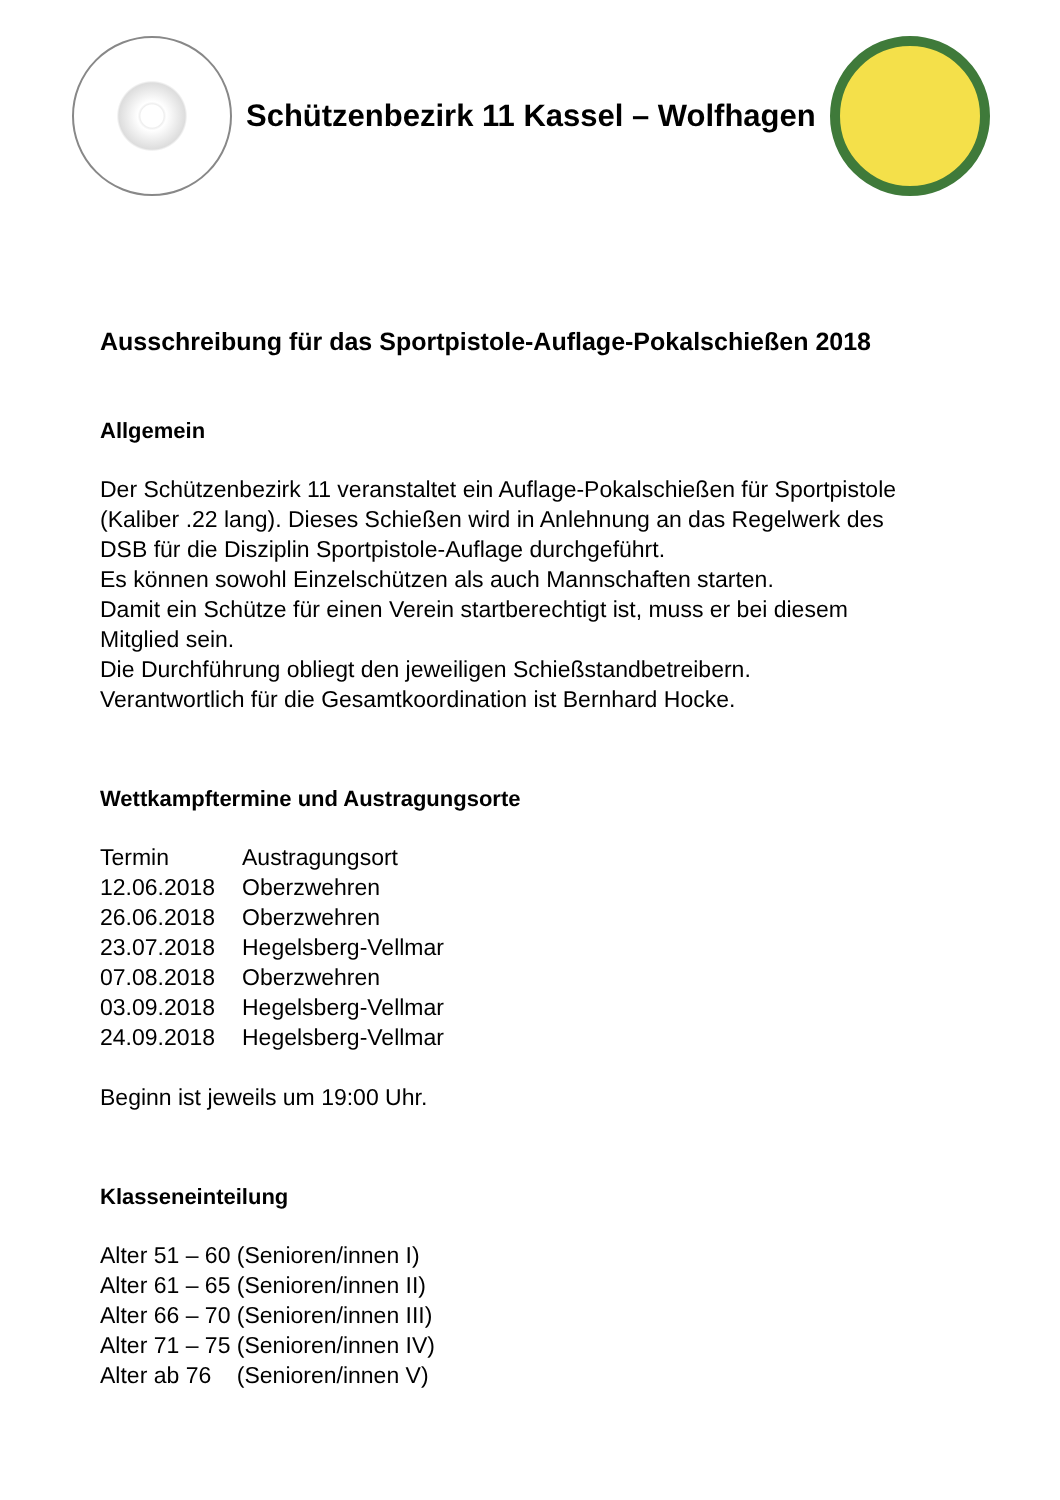Schützenbezirk 11 Kassel – Wolfhagen
Ausschreibung für das Sportpistole-Auflage-Pokalschießen 2018
Allgemein
Der Schützenbezirk 11 veranstaltet ein Auflage-Pokalschießen für Sportpistole
(Kaliber .22 lang). Dieses Schießen wird in Anlehnung an das Regelwerk des
DSB für die Disziplin Sportpistole-Auflage durchgeführt.
Es können sowohl Einzelschützen als auch Mannschaften starten.
Damit ein Schütze für einen Verein startberechtigt ist, muss er bei diesem
Mitglied sein.
Die Durchführung obliegt den jeweiligen Schießstandbetreibern.
Verantwortlich für die Gesamtkoordination ist Bernhard Hocke.
Wettkampftermine und Austragungsorte
| Termin | Austragungsort |
| 12.06.2018 | Oberzwehren |
| 26.06.2018 | Oberzwehren |
| 23.07.2018 | Hegelsberg-Vellmar |
| 07.08.2018 | Oberzwehren |
| 03.09.2018 | Hegelsberg-Vellmar |
| 24.09.2018 | Hegelsberg-Vellmar |
Beginn ist jeweils um 19:00 Uhr.
Klasseneinteilung
Alter 51 – 60 (Senioren/innen I)
Alter 61 – 65 (Senioren/innen II)
Alter 66 – 70 (Senioren/innen III)
Alter 71 – 75 (Senioren/innen IV)
Alter ab 76 (Senioren/innen V)